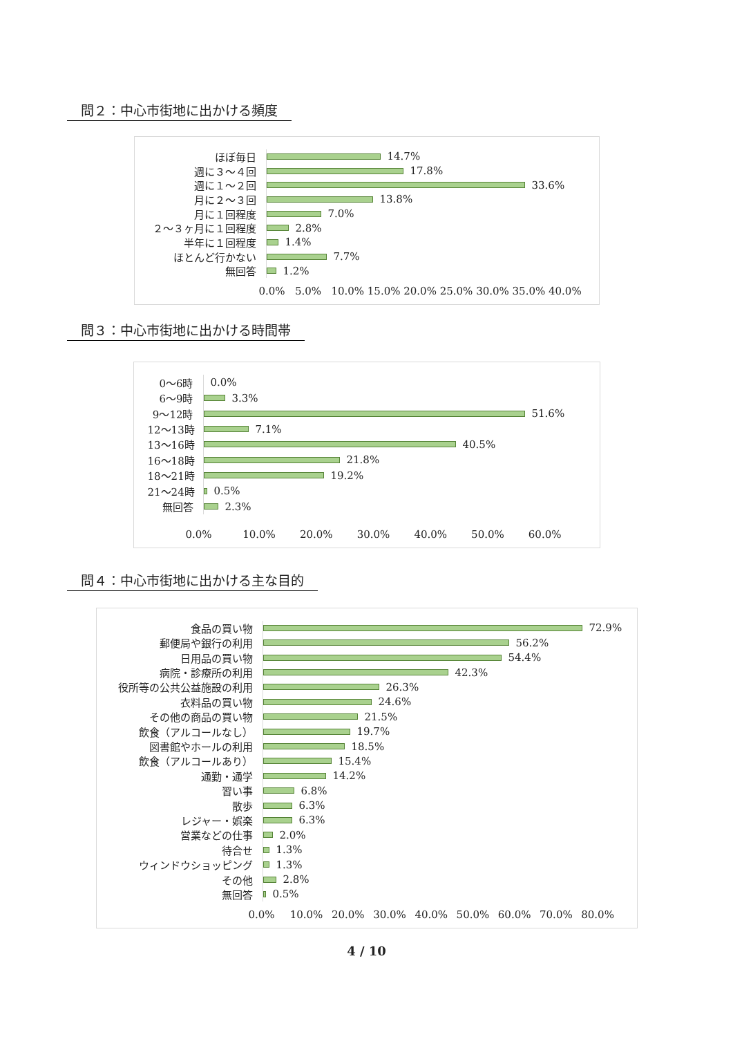問２：中心市街地に出かける頻度
ほぼ毎日
14.7%
週に３～４回
17.8%
週に１～２回
33.6%
月に２～３回
13.8%
月に１回程度
7.0%
２～３ヶ月に１回程度
2.8%
半年に１回程度
1.4%
ほとんど行かない
7.7%
無回答
1.2%
0.0% 5.0% 10.0% 15.0% 20.0% 25.0% 30.0% 35.0% 40.0%
問３：中心市街地に出かける時間帯
0～6時
0.0%
6～9時
3.3%
9～12時
51.6%
12～13時
7.1%
13～16時
40.5%
16～18時
21.8%
18～21時
19.2%
21～24時
0.5%
無回答
2.3%
0.0% 10.0% 20.0% 30.0% 40.0% 50.0% 60.0%
問４：中心市街地に出かける主な目的
食品の買い物
72.9%
郵便局や銀行の利用
56.2%
日用品の買い物
54.4%
病院・診療所の利用
42.3%
役所等の公共公益施設の利用
26.3%
衣料品の買い物
24.6%
その他の商品の買い物
21.5%
飲食（アルコールなし）
19.7%
図書館やホールの利用
18.5%
飲食（アルコールあり）
15.4%
通勤・通学
14.2%
習い事
6.8%
散歩
6.3%
レジャー・娯楽
6.3%
営業などの仕事
2.0%
待合せ
1.3%
ウィンドウショッピング
1.3%
その他
2.8%
無回答
0.5%
0.0% 10.0% 20.0% 30.0% 40.0% 50.0% 60.0% 70.0% 80.0%
4 / 10